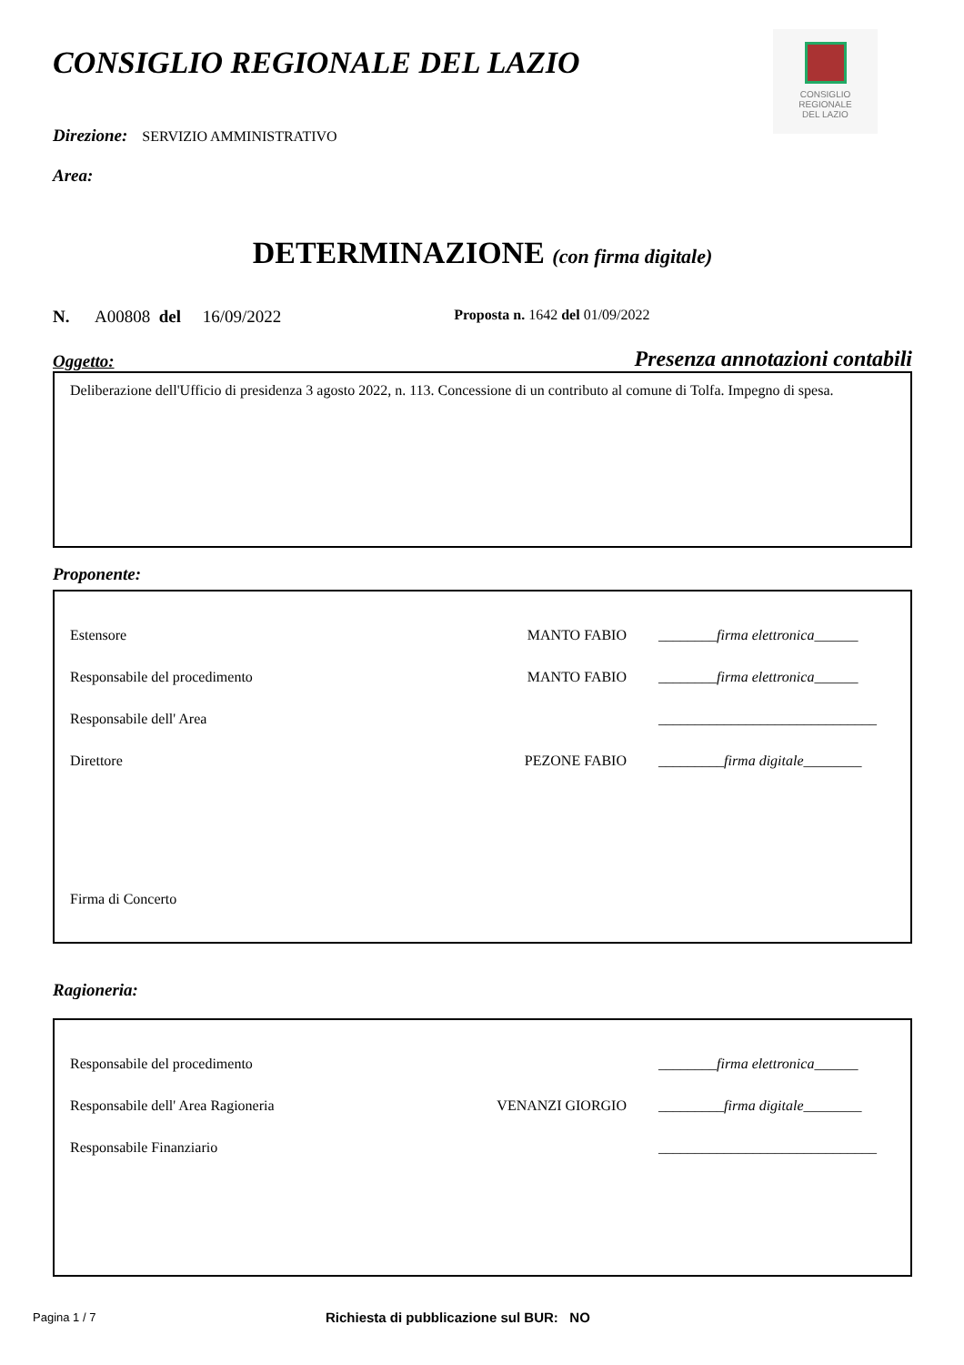CONSIGLIO
REGIONALE
DEL LAZIO
CONSIGLIO REGIONALE DEL LAZIO
Direzione: SERVIZIO AMMINISTRATIVO
Area:
DETERMINAZIONE (con firma digitale)
N. A00808 del 16/09/2022 Proposta n. 1642 del 01/09/2022
Oggetto: Presenza annotazioni contabili
Deliberazione dell'Ufficio di presidenza 3 agosto 2022, n. 113. Concessione di un contributo al comune di Tolfa. Impegno di spesa.
Proponente:
| Estensore | MANTO FABIO | ________ firma elettronica ______ |
| Responsabile del procedimento | MANTO FABIO | ________ firma elettronica ______ |
| Responsabile dell' Area | | ______________________________ |
| Direttore | PEZONE FABIO | _________ firma digitale ________ |
Firma di Concerto
Ragioneria:
| Responsabile del procedimento | | ________ firma elettronica ______ |
| Responsabile dell' Area Ragioneria | VENANZI GIORGIO | _________ firma digitale ________ |
| Responsabile Finanziario | | ______________________________ |
Pagina 1 / 7
Richiesta di pubblicazione sul BUR: NO